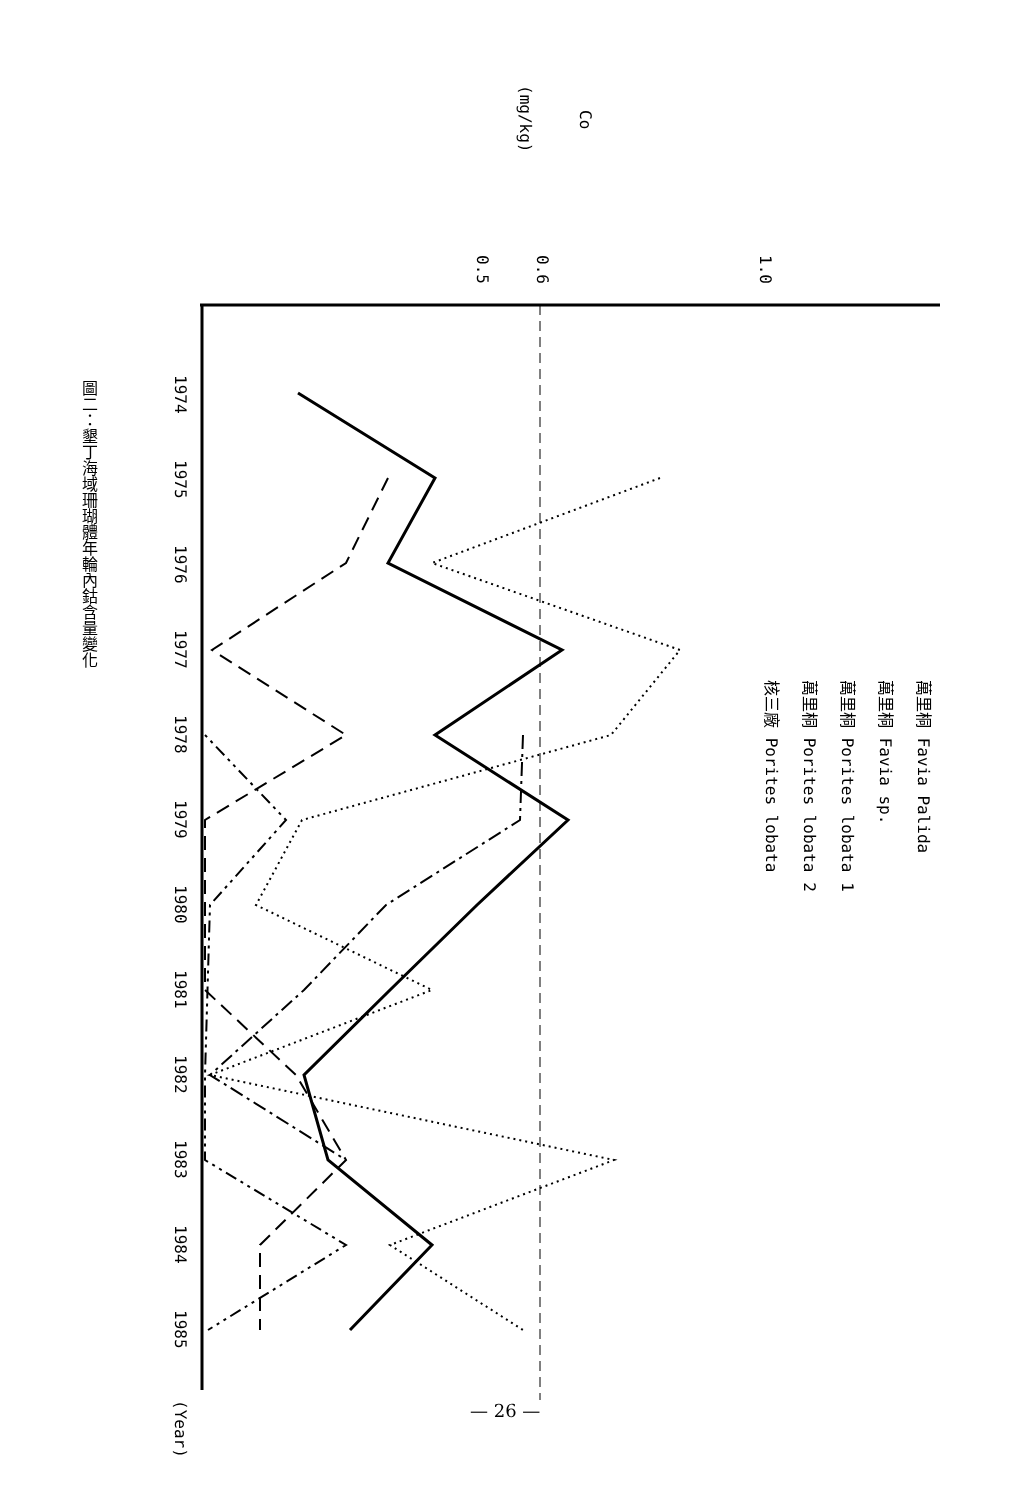1.0
0.6
0.5
Co
(mg/kg)
萬里桐 Favia Palida
萬里桐 Favia sp.
萬里桐 Porites lobata 1
萬里桐 Porites lobata 2
核三廠 Porites lobata
1974
1975
1976
1977
1978
1979
1980
1981
1982
1983
1984
1985
(Year)
圖二：墾丁海域珊瑚體年輪內鈷含量變化
— 26 —